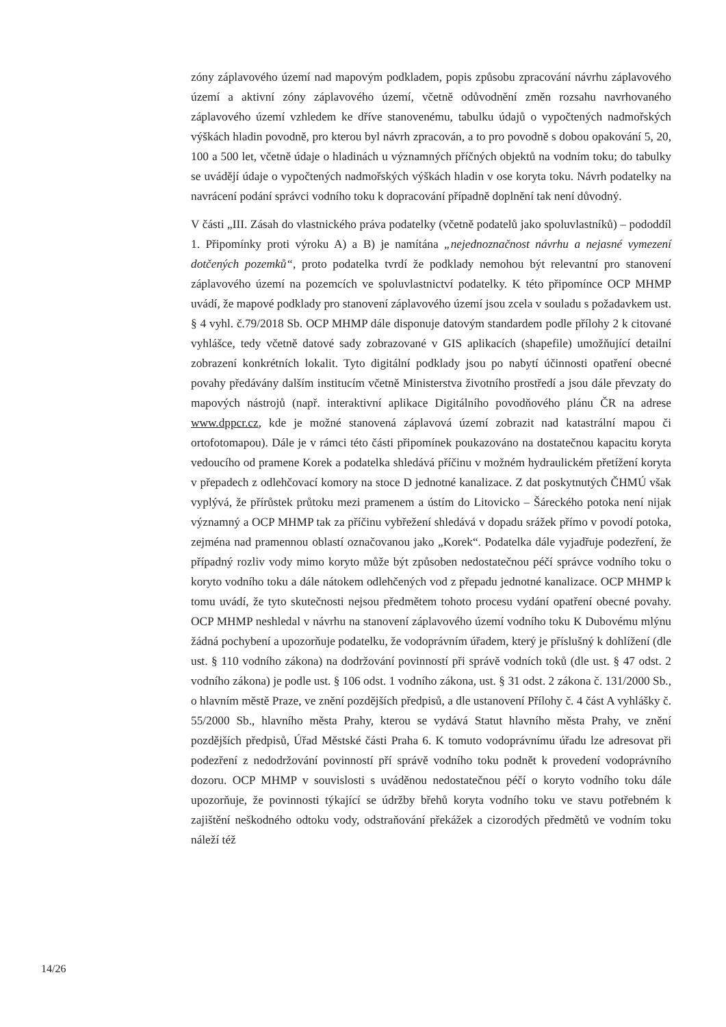zóny záplavového území nad mapovým podkladem, popis způsobu zpracování návrhu záplavového území a aktivní zóny záplavového území, včetně odůvodnění změn rozsahu navrhovaného záplavového území vzhledem ke dříve stanovenému, tabulku údajů o vypočtených nadmořských výškách hladin povodně, pro kterou byl návrh zpracován, a to pro povodně s dobou opakování 5, 20, 100 a 500 let, včetně údaje o hladinách u významných příčných objektů na vodním toku; do tabulky se uvádějí údaje o vypočtených nadmořských výškách hladin v ose koryta toku. Návrh podatelky na navrácení podání správci vodního toku k dopracování případně doplnění tak není důvodný.
V části „III. Zásah do vlastnického práva podatelky (včetně podatelů jako spoluvlastníků) – pododdíl 1. Připomínky proti výroku A) a B) je namítána „nejednoznačnost návrhu a nejasné vymezení dotčených pozemků“, proto podatelka tvrdí že podklady nemohou být relevantní pro stanovení záplavového území na pozemcích ve spoluvlastnictví podatelky. K této připomínce OCP MHMP uvádí, že mapové podklady pro stanovení záplavového území jsou zcela v souladu s požadavkem ust. § 4 vyhl. č.79/2018 Sb. OCP MHMP dále disponuje datovým standardem podle přílohy 2 k citované vyhlášce, tedy včetně datové sady zobrazované v GIS aplikacích (shapefile) umožňující detailní zobrazení konkrétních lokalit. Tyto digitální podklady jsou po nabytí účinnosti opatření obecné povahy předávány dalším institucím včetně Ministerstva životního prostředí a jsou dále převzaty do mapových nástrojů (např. interaktivní aplikace Digitálního povodňového plánu ČR na adrese www.dppcr.cz, kde je možné stanovená záplavová území zobrazit nad katastrální mapou či ortofotomapou). Dále je v rámci této části připomínek poukazováno na dostatečnou kapacitu koryta vedoucího od pramene Korek a podatelka shledává příčinu v možném hydraulickém přetížení koryta v přepadech z odlehčovací komory na stoce D jednotné kanalizace. Z dat poskytnutých ČHMÚ však vyplývá, že přírůstek průtoku mezi pramenem a ústím do Litovicko – Šáreckého potoka není nijak významný a OCP MHMP tak za příčinu vybřežení shledává v dopadu srážek přímo v povodí potoka, zejména nad pramennou oblastí označovanou jako „Korek“. Podatelka dále vyjadřuje podezření, že případný rozliv vody mimo koryto může být způsoben nedostatečnou péčí správce vodního toku o koryto vodního toku a dále nátokem odlehčených vod z přepadu jednotné kanalizace. OCP MHMP k tomu uvádí, že tyto skutečnosti nejsou předmětem tohoto procesu vydání opatření obecné povahy. OCP MHMP neshledal v návrhu na stanovení záplavového území vodního toku K Dubovému mlýnu žádná pochybení a upozorňuje podatelku, že vodoprávním úřadem, který je příslušný k dohlížení (dle ust. § 110 vodního zákona) na dodržování povinností při správě vodních toků (dle ust. § 47 odst. 2 vodního zákona) je podle ust. § 106 odst. 1 vodního zákona, ust. § 31 odst. 2 zákona č. 131/2000 Sb., o hlavním městě Praze, ve znění pozdějších předpisů, a dle ustanovení Přílohy č. 4 část A vyhlášky č. 55/2000 Sb., hlavního města Prahy, kterou se vydává Statut hlavního města Prahy, ve znění pozdějších předpisů, Úřad Městské části Praha 6. K tomuto vodoprávnímu úřadu lze adresovat při podezření z nedodržování povinností pří správě vodního toku podnět k provedení vodoprávního dozoru. OCP MHMP v souvislosti s uváděnou nedostatečnou péčí o koryto vodního toku dále upozorňuje, že povinnosti týkající se údržby břehů koryta vodního toku ve stavu potřebném k zajištění neškodného odtoku vody, odstraňování překážek a cizorodých předmětů ve vodním toku náleží též
14/26